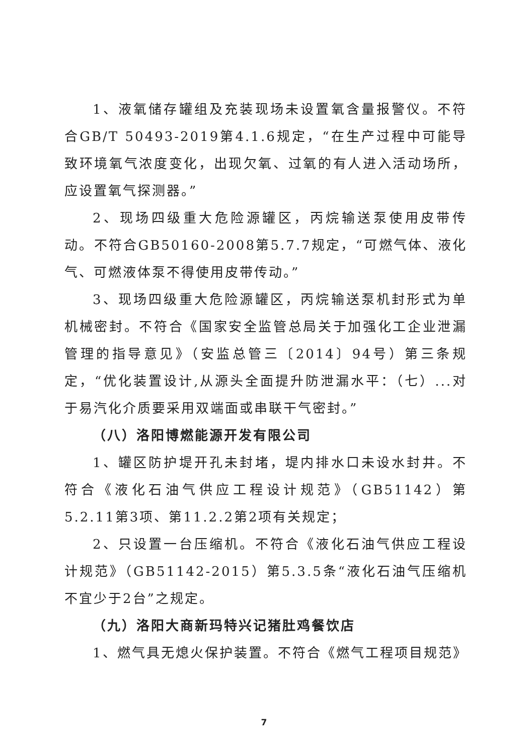1、液氧储存罐组及充装现场未设置氧含量报警仪。不符合GB/T 50493-2019第4.1.6规定，“在生产过程中可能导致环境氧气浓度变化，出现欠氧、过氧的有人进入活动场所，应设置氧气探测器。”
2、现场四级重大危险源罐区，丙烷输送泵使用皮带传动。不符合GB50160-2008第5.7.7规定，“可燃气体、液化气、可燃液体泵不得使用皮带传动。”
3、现场四级重大危险源罐区，丙烷输送泵机封形式为单机械密封。不符合《国家安全监管总局关于加强化工企业泄漏管理的指导意见》（安监总管三〔2014〕94号）第三条规定，“优化装置设计,从源头全面提升防泄漏水平：（七）...对于易汽化介质要采用双端面或串联干气密封。”
（八）洛阳博燃能源开发有限公司
1、罐区防护堤开孔未封堵，堤内排水口未设水封井。不符合《液化石油气供应工程设计规范》（GB51142）第5.2.11第3项、第11.2.2第2项有关规定；
2、只设置一台压缩机。不符合《液化石油气供应工程设计规范》（GB51142-2015）第5.3.5条“液化石油气压缩机不宜少于2台”之规定。
（九）洛阳大商新玛特兴记猪肚鸡餐饮店
1、燃气具无熄火保护装置。不符合《燃气工程项目规范》
7